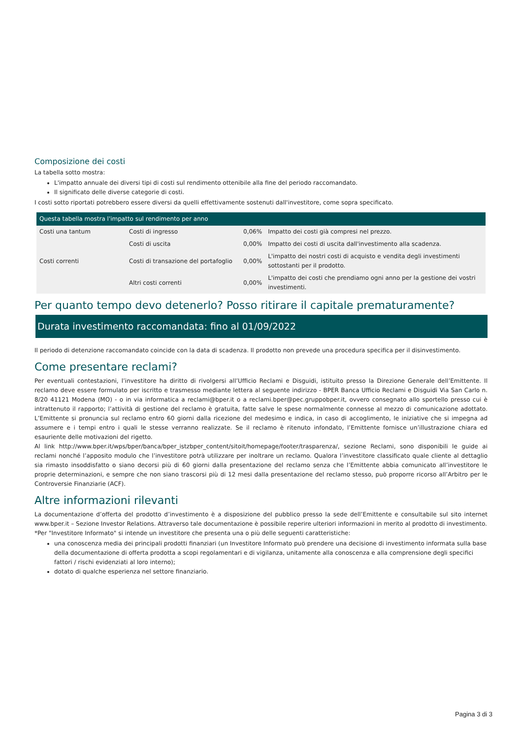Composizione dei costi
La tabella sotto mostra:
L'impatto annuale dei diversi tipi di costi sul rendimento ottenibile alla fine del periodo raccomandato.
Il significato delle diverse categorie di costi.
I costi sotto riportati potrebbero essere diversi da quelli effettivamente sostenuti dall'investitore, come sopra specificato.
| Questa tabella mostra l'impatto sul rendimento per anno | | | |
| --- | --- | --- | --- |
| Costi una tantum | Costi di ingresso | 0,06% | Impatto dei costi già compresi nel prezzo. |
| | Costi di uscita | 0,00% | Impatto dei costi di uscita dall'investimento alla scadenza. |
| Costi correnti | Costi di transazione del portafoglio | 0,00% | L'impatto dei nostri costi di acquisto e vendita degli investimenti sottostanti per il prodotto. |
| | Altri costi correnti | 0,00% | L'impatto dei costi che prendiamo ogni anno per la gestione dei vostri investimenti. |
Per quanto tempo devo detenerlo? Posso ritirare il capitale prematuramente?
Durata investimento raccomandata: fino al 01/09/2022
Il periodo di detenzione raccomandato coincide con la data di scadenza. Il prodotto non prevede una procedura specifica per il disinvestimento.
Come presentare reclami?
Per eventuali contestazioni, l’investitore ha diritto di rivolgersi all’Ufficio Reclami e Disguidi, istituito presso la Direzione Generale dell’Emittente. Il reclamo deve essere formulato per iscritto e trasmesso mediante lettera al seguente indirizzo - BPER Banca Ufficio Reclami e Disguidi Via San Carlo n. 8/20 41121 Modena (MO) - o in via informatica a reclami@bper.it o a reclami.bper@pec.gruppobper.it, ovvero consegnato allo sportello presso cui è intrattenuto il rapporto; l’attività di gestione del reclamo è gratuita, fatte salve le spese normalmente connesse al mezzo di comunicazione adottato. L’Emittente si pronuncia sul reclamo entro 60 giorni dalla ricezione del medesimo e indica, in caso di accoglimento, le iniziative che si impegna ad assumere e i tempi entro i quali le stesse verranno realizzate. Se il reclamo è ritenuto infondato, l’Emittente fornisce un’illustrazione chiara ed esauriente delle motivazioni del rigetto.
Al link http://www.bper.it/wps/bper/banca/bper_istzbper_content/sitoit/homepage/footer/trasparenza/, sezione Reclami, sono disponibili le guide ai reclami nonché l’apposito modulo che l’investitore potrà utilizzare per inoltrare un reclamo. Qualora l’investitore classificato quale cliente al dettaglio sia rimasto insoddisfatto o siano decorsi più di 60 giorni dalla presentazione del reclamo senza che l’Emittente abbia comunicato all’investitore le proprie determinazioni, e sempre che non siano trascorsi più di 12 mesi dalla presentazione del reclamo stesso, può proporre ricorso all’Arbitro per le Controversie Finanziarie (ACF).
Altre informazioni rilevanti
La documentazione d’offerta del prodotto d’investimento è a disposizione del pubblico presso la sede dell’Emittente e consultabile sul sito internet www.bper.it – Sezione Investor Relations. Attraverso tale documentazione è possibile reperire ulteriori informazioni in merito al prodotto di investimento.
*Per "Investitore Informato" si intende un investitore che presenta una o più delle seguenti caratteristiche:
una conoscenza media dei principali prodotti finanziari (un Investitore Informato può prendere una decisione di investimento informata sulla base della documentazione di offerta prodotta a scopi regolamentari e di vigilanza, unitamente alla conoscenza e alla comprensione degli specifici fattori / rischi evidenziati al loro interno);
dotato di qualche esperienza nel settore finanziario.
Pagina 3 di 3